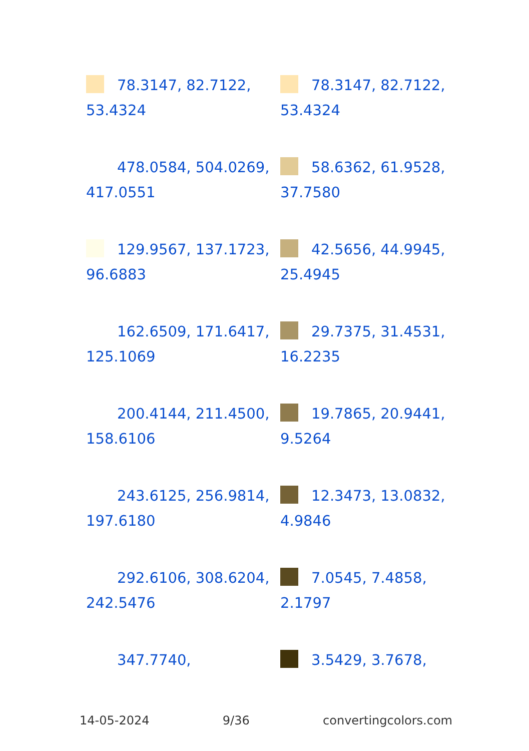78.3147, 82.7122, 53.4324
78.3147, 82.7122, 53.4324
478.0584, 504.0269, 417.0551
58.6362, 61.9528, 37.7580
129.9567, 137.1723, 96.6883
42.5656, 44.9945, 25.4945
162.6509, 171.6417, 125.1069
29.7375, 31.4531, 16.2235
200.4144, 211.4500, 158.6106
19.7865, 20.9441, 9.5264
243.6125, 256.9814, 197.6180
12.3473, 13.0832, 4.9846
292.6106, 308.6204, 242.5476
7.0545, 7.4858, 2.1797
347.7740,
3.5429, 3.7678,
14-05-2024 9/36 convertingcolors.com